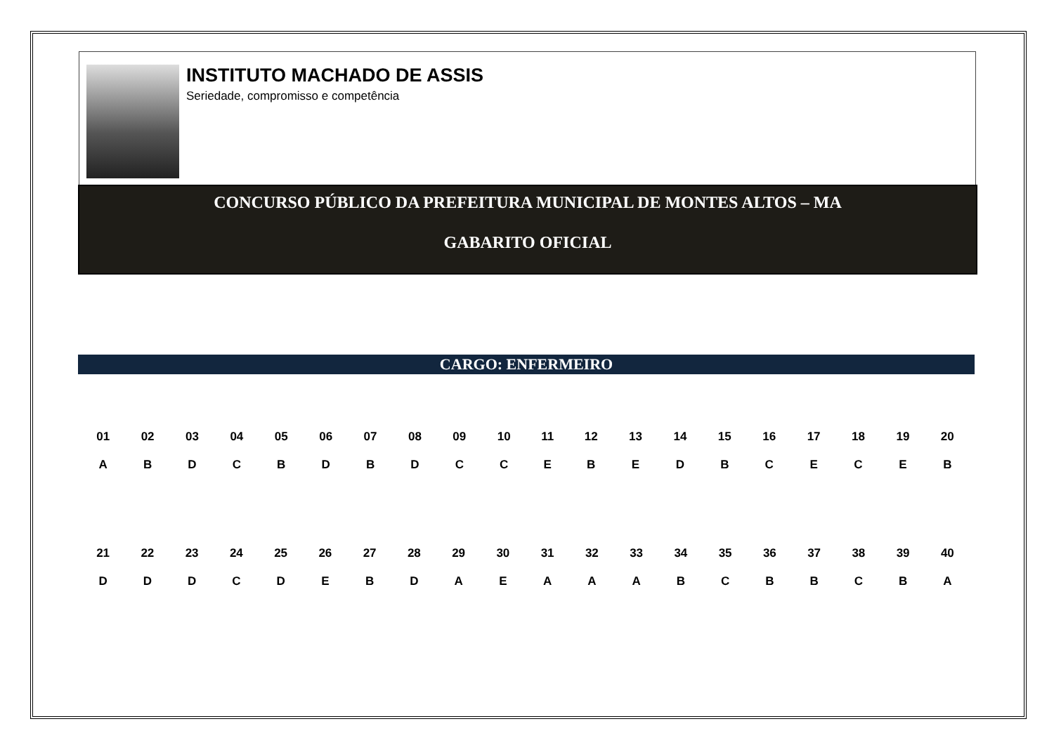INSTITUTO MACHADO DE ASSIS
Seriedade, compromisso e competência
CONCURSO PÚBLICO DA PREFEITURA MUNICIPAL DE MONTES ALTOS – MA
GABARITO OFICIAL
CARGO: ENFERMEIRO
| 01 | 02 | 03 | 04 | 05 | 06 | 07 | 08 | 09 | 10 | 11 | 12 | 13 | 14 | 15 | 16 | 17 | 18 | 19 | 20 |
| A | B | D | C | B | D | B | D | C | C | E | B | E | D | B | C | E | C | E | B |
| 21 | 22 | 23 | 24 | 25 | 26 | 27 | 28 | 29 | 30 | 31 | 32 | 33 | 34 | 35 | 36 | 37 | 38 | 39 | 40 |
| D | D | D | C | D | E | B | D | A | E | A | A | A | B | C | B | B | C | B | A |